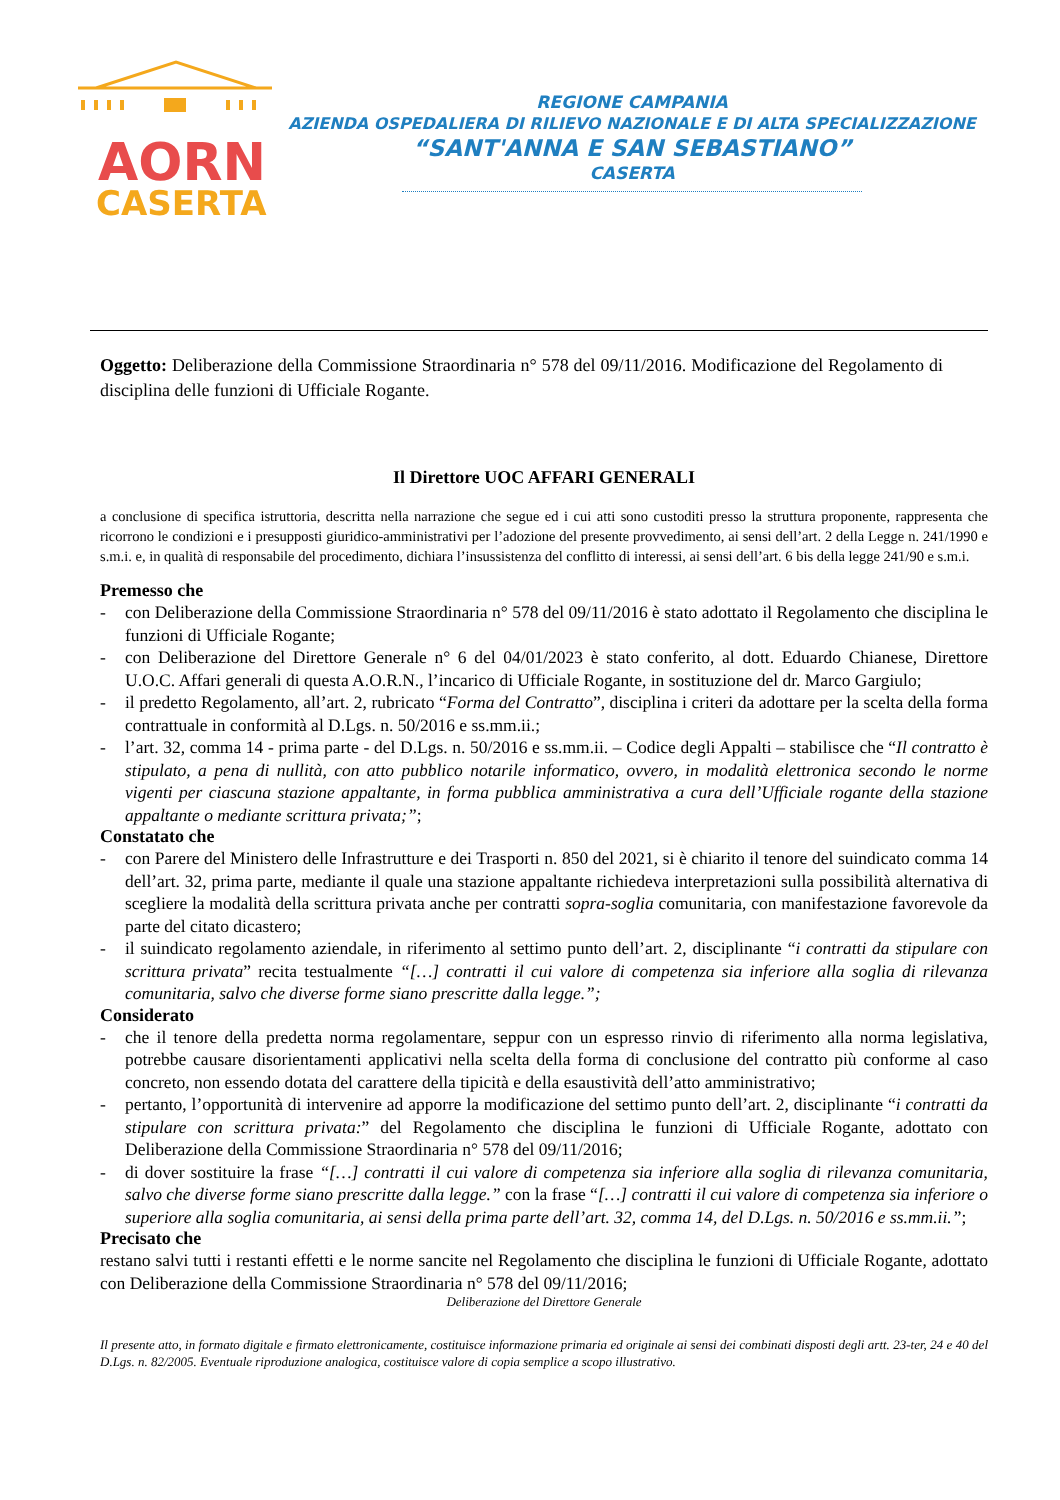AORN
CASERTA
REGIONE CAMPANIA
AZIENDA OSPEDALIERA DI RILIEVO NAZIONALE E DI ALTA SPECIALIZZAZIONE
“SANT'ANNA E SAN SEBASTIANO”
CASERTA
Oggetto: Deliberazione della Commissione Straordinaria n° 578 del 09/11/2016. Modificazione del Regolamento di disciplina delle funzioni di Ufficiale Rogante.
Il Direttore UOC AFFARI GENERALI
a conclusione di specifica istruttoria, descritta nella narrazione che segue ed i cui atti sono custoditi presso la struttura proponente, rappresenta che ricorrono le condizioni e i presupposti giuridico-amministrativi per l’adozione del presente provvedimento, ai sensi dell’art. 2 della Legge n. 241/1990 e s.m.i. e, in qualità di responsabile del procedimento, dichiara l’insussistenza del conflitto di interessi, ai sensi dell’art. 6 bis della legge 241/90 e s.m.i.
Premesso che
- con Deliberazione della Commissione Straordinaria n° 578 del 09/11/2016 è stato adottato il Regolamento che disciplina le funzioni di Ufficiale Rogante;
- con Deliberazione del Direttore Generale n° 6 del 04/01/2023 è stato conferito, al dott. Eduardo Chianese, Direttore U.O.C. Affari generali di questa A.O.R.N., l’incarico di Ufficiale Rogante, in sostituzione del dr. Marco Gargiulo;
- il predetto Regolamento, all’art. 2, rubricato “Forma del Contratto”, disciplina i criteri da adottare per la scelta della forma contrattuale in conformità al D.Lgs. n. 50/2016 e ss.mm.ii.;
- l’art. 32, comma 14 - prima parte - del D.Lgs. n. 50/2016 e ss.mm.ii. – Codice degli Appalti – stabilisce che “Il contratto è stipulato, a pena di nullità, con atto pubblico notarile informatico, ovvero, in modalità elettronica secondo le norme vigenti per ciascuna stazione appaltante, in forma pubblica amministrativa a cura dell’Ufficiale rogante della stazione appaltante o mediante scrittura privata;”;
Constatato che
- con Parere del Ministero delle Infrastrutture e dei Trasporti n. 850 del 2021, si è chiarito il tenore del suindicato comma 14 dell’art. 32, prima parte, mediante il quale una stazione appaltante richiedeva interpretazioni sulla possibilità alternativa di scegliere la modalità della scrittura privata anche per contratti sopra-soglia comunitaria, con manifestazione favorevole da parte del citato dicastero;
- il suindicato regolamento aziendale, in riferimento al settimo punto dell’art. 2, disciplinante “i contratti da stipulare con scrittura privata” recita testualmente “[…] contratti il cui valore di competenza sia inferiore alla soglia di rilevanza comunitaria, salvo che diverse forme siano prescritte dalla legge.”;
Considerato
- che il tenore della predetta norma regolamentare, seppur con un espresso rinvio di riferimento alla norma legislativa, potrebbe causare disorientamenti applicativi nella scelta della forma di conclusione del contratto più conforme al caso concreto, non essendo dotata del carattere della tipicità e della esaustività dell’atto amministrativo;
- pertanto, l’opportunità di intervenire ad apporre la modificazione del settimo punto dell’art. 2, disciplinante “i contratti da stipulare con scrittura privata:” del Regolamento che disciplina le funzioni di Ufficiale Rogante, adottato con Deliberazione della Commissione Straordinaria n° 578 del 09/11/2016;
- di dover sostituire la frase “[…] contratti il cui valore di competenza sia inferiore alla soglia di rilevanza comunitaria, salvo che diverse forme siano prescritte dalla legge.” con la frase “[…] contratti il cui valore di competenza sia inferiore o superiore alla soglia comunitaria, ai sensi della prima parte dell’art. 32, comma 14, del D.Lgs. n. 50/2016 e ss.mm.ii.”;
Precisato che
restano salvi tutti i restanti effetti e le norme sancite nel Regolamento che disciplina le funzioni di Ufficiale Rogante, adottato con Deliberazione della Commissione Straordinaria n° 578 del 09/11/2016;
Deliberazione del Direttore Generale
Il presente atto, in formato digitale e firmato elettronicamente, costituisce informazione primaria ed originale ai sensi dei combinati disposti degli artt. 23-ter, 24 e 40 del D.Lgs. n. 82/2005. Eventuale riproduzione analogica, costituisce valore di copia semplice a scopo illustrativo.